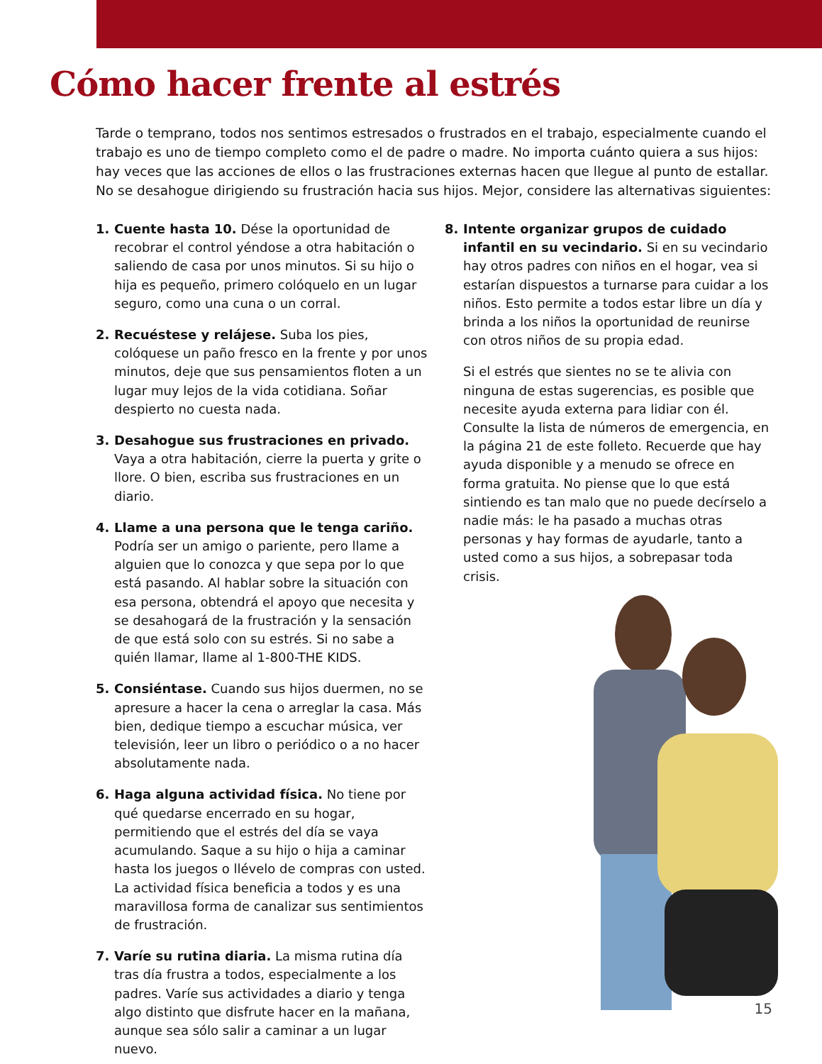Cómo hacer frente al estrés
Tarde o temprano, todos nos sentimos estresados o frustrados en el trabajo, especialmente cuando el trabajo es uno de tiempo completo como el de padre o madre. No importa cuánto quiera a sus hijos: hay veces que las acciones de ellos o las frustraciones externas hacen que llegue al punto de estallar. No se desahogue dirigiendo su frustración hacia sus hijos. Mejor, considere las alternativas siguientes:
1. Cuente hasta 10. Dése la oportunidad de recobrar el control yéndose a otra habitación o saliendo de casa por unos minutos. Si su hijo o hija es pequeño, primero colóquelo en un lugar seguro, como una cuna o un corral.
2. Recuéstese y relájese. Suba los pies, colóquese un paño fresco en la frente y por unos minutos, deje que sus pensamientos floten a un lugar muy lejos de la vida cotidiana. Soñar despierto no cuesta nada.
3. Desahogue sus frustraciones en privado. Vaya a otra habitación, cierre la puerta y grite o llore. O bien, escriba sus frustraciones en un diario.
4. Llame a una persona que le tenga cariño. Podría ser un amigo o pariente, pero llame a alguien que lo conozca y que sepa por lo que está pasando. Al hablar sobre la situación con esa persona, obtendrá el apoyo que necesita y se desahogará de la frustración y la sensación de que está solo con su estrés. Si no sabe a quién llamar, llame al 1-800-THE KIDS.
5. Consiéntase. Cuando sus hijos duermen, no se apresure a hacer la cena o arreglar la casa. Más bien, dedique tiempo a escuchar música, ver televisión, leer un libro o periódico o a no hacer absolutamente nada.
6. Haga alguna actividad física. No tiene por qué quedarse encerrado en su hogar, permitiendo que el estrés del día se vaya acumulando. Saque a su hijo o hija a caminar hasta los juegos o llévelo de compras con usted. La actividad física beneficia a todos y es una maravillosa forma de canalizar sus sentimientos de frustración.
7. Varíe su rutina diaria. La misma rutina día tras día frustra a todos, especialmente a los padres. Varíe sus actividades a diario y tenga algo distinto que disfrute hacer en la mañana, aunque sea sólo salir a caminar a un lugar nuevo.
8. Intente organizar grupos de cuidado infantil en su vecindario. Si en su vecindario hay otros padres con niños en el hogar, vea si estarían dispuestos a turnarse para cuidar a los niños. Esto permite a todos estar libre un día y brinda a los niños la oportunidad de reunirse con otros niños de su propia edad.
Si el estrés que sientes no se te alivia con ninguna de estas sugerencias, es posible que necesite ayuda externa para lidiar con él. Consulte la lista de números de emergencia, en la página 21 de este folleto. Recuerde que hay ayuda disponible y a menudo se ofrece en forma gratuita. No piense que lo que está sintiendo es tan malo que no puede decírselo a nadie más: le ha pasado a muchas otras personas y hay formas de ayudarle, tanto a usted como a sus hijos, a sobrepasar toda crisis.
15